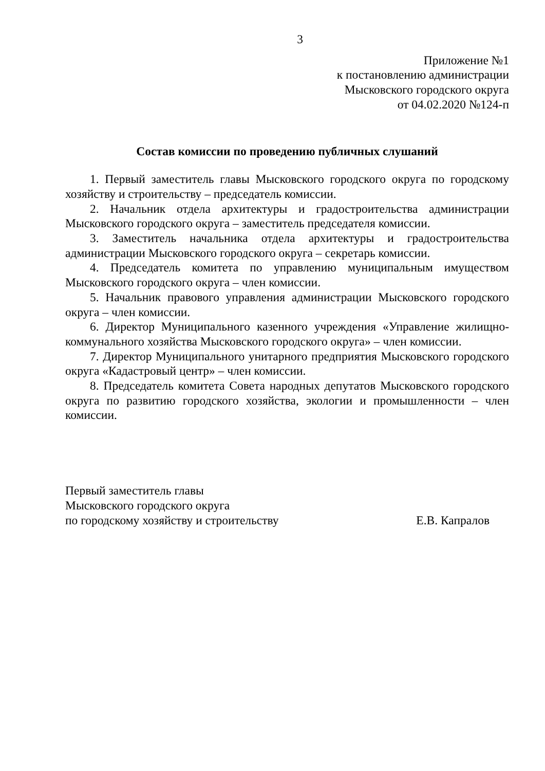3
Приложение №1
к постановлению администрации
Мысковского городского округа
от 04.02.2020 №124-п
Состав комиссии по проведению публичных слушаний
1. Первый заместитель главы Мысковского городского округа по городскому хозяйству и строительству – председатель комиссии.
2. Начальник отдела архитектуры и градостроительства администрации Мысковского городского округа – заместитель председателя комиссии.
3. Заместитель начальника отдела архитектуры и градостроительства администрации Мысковского городского округа – секретарь комиссии.
4. Председатель комитета по управлению муниципальным имуществом Мысковского городского округа – член комиссии.
5. Начальник правового управления администрации Мысковского городского округа – член комиссии.
6. Директор Муниципального казенного учреждения «Управление жилищно-коммунального хозяйства Мысковского городского округа» – член комиссии.
7. Директор Муниципального унитарного предприятия Мысковского городского округа «Кадастровый центр» – член комиссии.
8. Председатель комитета Совета народных депутатов Мысковского городского округа по развитию городского хозяйства, экологии и промышленности – член комиссии.
Первый заместитель главы
Мысковского городского округа
по городскому хозяйству и строительству Е.В. Капралов